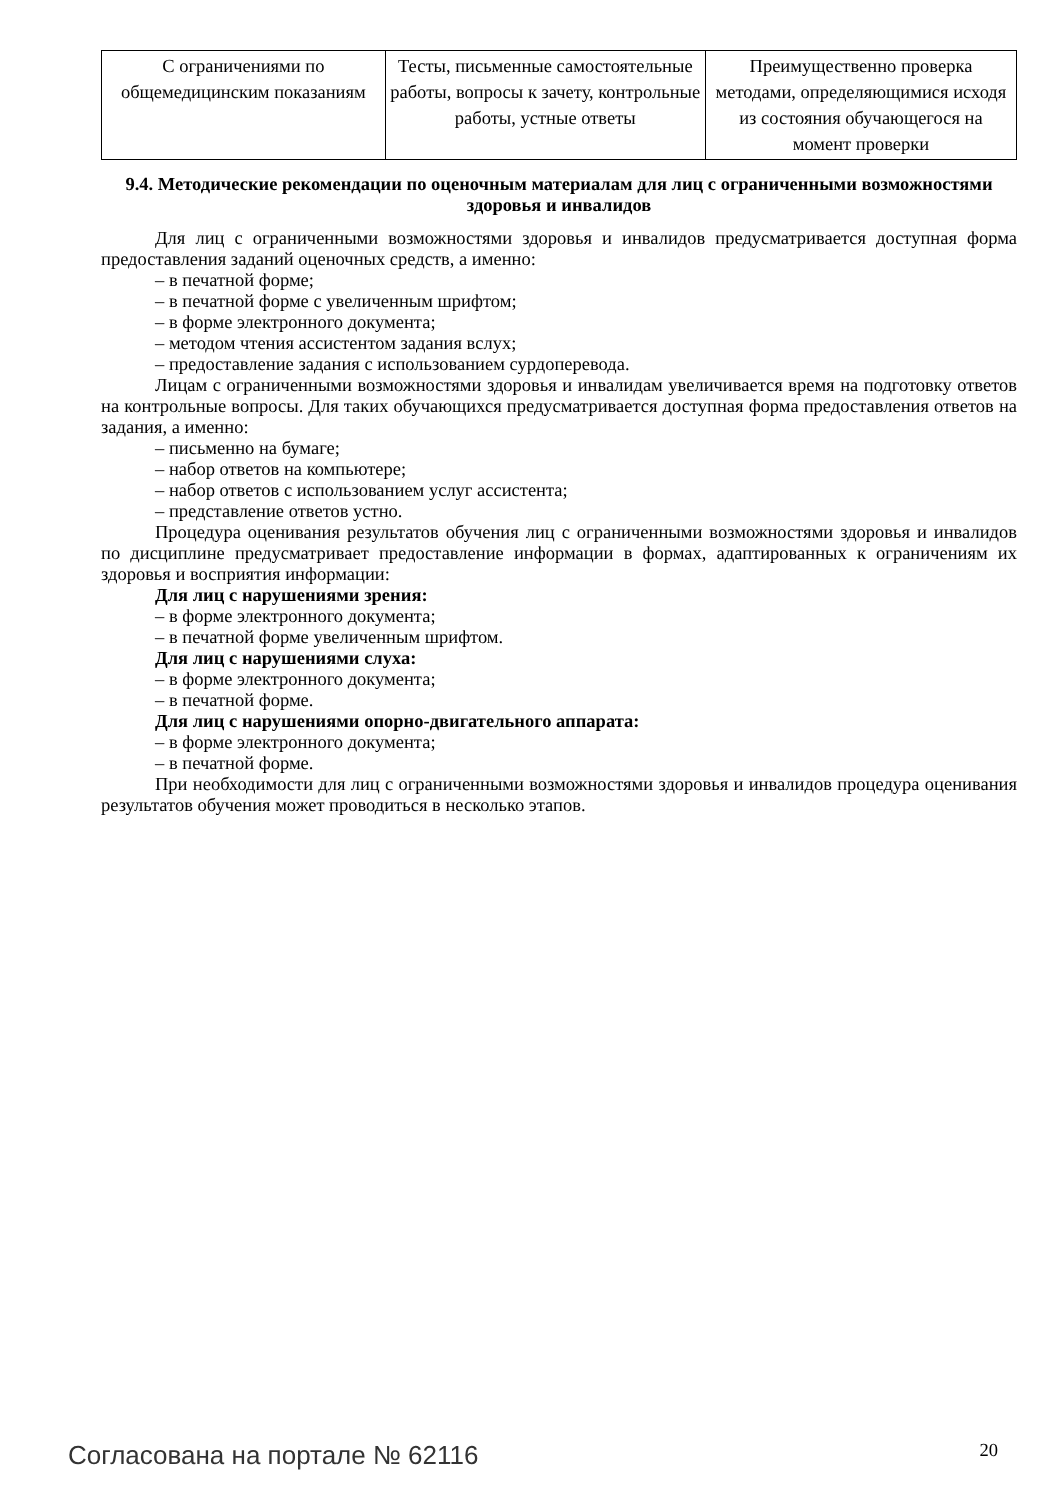| С ограничениями по общемедицинским показаниям | Тесты, письменные самостоятельные работы, вопросы к зачету, контрольные работы, устные ответы | Преимущественно проверка методами, определяющимися исходя из состояния обучающегося на момент проверки |
9.4. Методические рекомендации по оценочным материалам для лиц с ограниченными возможностями здоровья и инвалидов
Для лиц с ограниченными возможностями здоровья и инвалидов предусматривается доступная форма предоставления заданий оценочных средств, а именно:
– в печатной форме;
– в печатной форме с увеличенным шрифтом;
– в форме электронного документа;
– методом чтения ассистентом задания вслух;
– предоставление задания с использованием сурдоперевода.
Лицам с ограниченными возможностями здоровья и инвалидам увеличивается время на подготовку ответов на контрольные вопросы. Для таких обучающихся предусматривается доступная форма предоставления ответов на задания, а именно:
– письменно на бумаге;
– набор ответов на компьютере;
– набор ответов с использованием услуг ассистента;
– представление ответов устно.
Процедура оценивания результатов обучения лиц с ограниченными возможностями здоровья и инвалидов по дисциплине предусматривает предоставление информации в формах, адаптированных к ограничениям их здоровья и восприятия информации:
Для лиц с нарушениями зрения:
– в форме электронного документа;
– в печатной форме увеличенным шрифтом.
Для лиц с нарушениями слуха:
– в форме электронного документа;
– в печатной форме.
Для лиц с нарушениями опорно-двигательного аппарата:
– в форме электронного документа;
– в печатной форме.
При необходимости для лиц с ограниченными возможностями здоровья и инвалидов процедура оценивания результатов обучения может проводиться в несколько этапов.
Согласована на портале № 62116 20